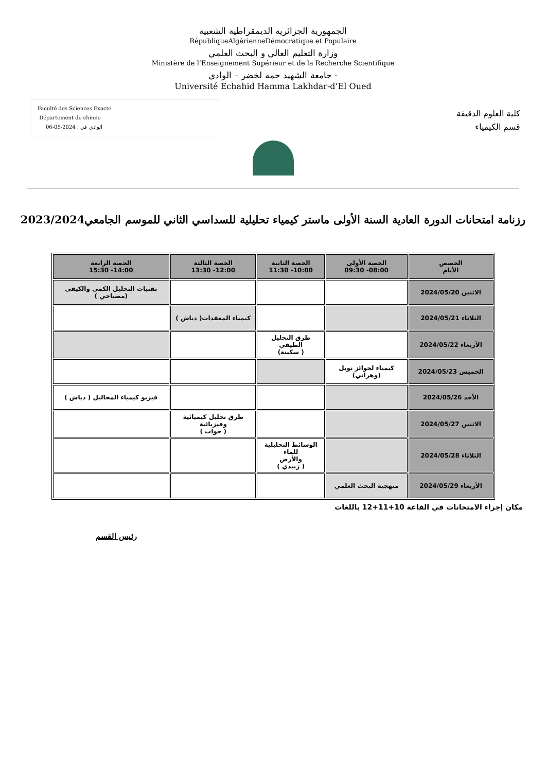الجمهورية الجزائرية الديمقراطية الشعبية
RépubliqueAlgérienneDémocratique et Populaire
وزارة التعليم العالي و البحث العلمي
Ministère de l’Enseignement Supérieur et de la Recherche Scientifique
جامعة الشهيد حمه لخضر – الوادي -
Université Echahid Hamma Lakhdar-d’El Oued
Faculté des Sciences Exacte
Département de chimie
الوادي في : 2024-05-06
كلية العلوم الدقيقة
قسم الكيمياء
رزنامة امتحانات الدورة العادية السنة الأولى ماستر كيمياء تحليلية للسداسي الثاني للموسم الجامعي2023/2024
| الحصص الأيام | الحصة الأولى 08:00- 09:30 | الحصة الثانية 10:00- 11:30 | الحصة الثالثة 12:00- 13:30 | الحصة الرابعة 14:00- 15:30 |
| --- | --- | --- | --- | --- |
| الاثنين 2024/05/20 | | | | تقنيات التحليل الكمي والكيفي (مصباحي ) |
| الثلاثاء 2024/05/21 | | | كيمياء المعقدات( دباش ) | |
| الأربعاء 2024/05/22 | | طرق التحليل الطيفي ( سكينة) | | |
| الخميس 2024/05/23 | كيمياء لجوائز نوبل (وهراني) | | | |
| الأحد 2024/05/26 | | | | فيزيو كيمياء المحاليل ( دباش ) |
| الاثنين 2024/05/27 | | | طرق تحليل كيميائية وفيزيائية ( حوات ) | |
| الثلاثاء 2024/05/28 | | الوسائط التحليلية للماء والأرض ( زبيدي ) | | |
| الأربعاء 2024/05/29 | منهجية البحث العلمي | | | |
مكان إجراء الامتحانات في القاعة 10+11+12 باللغات
رئيس القسم